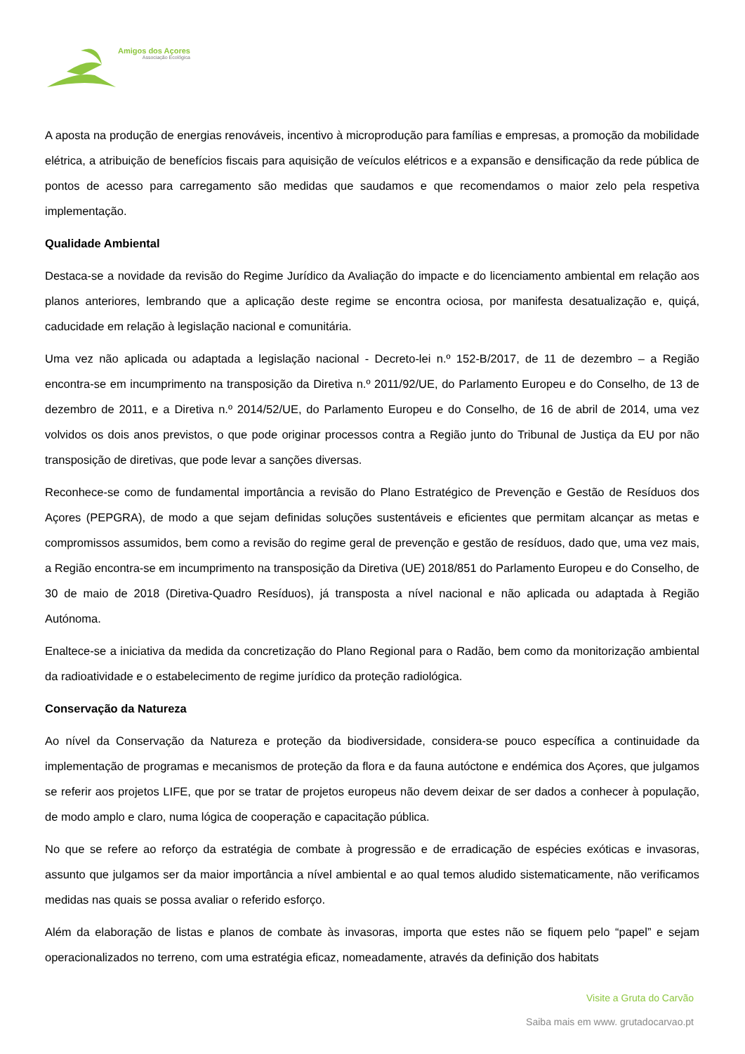Amigos dos Açores
Associação Ecológica
A aposta na produção de energias renováveis, incentivo à microprodução para famílias e empresas, a promoção da mobilidade elétrica, a atribuição de benefícios fiscais para aquisição de veículos elétricos e a expansão e densificação da rede pública de pontos de acesso para carregamento são medidas que saudamos e que recomendamos o maior zelo pela respetiva implementação.
Qualidade Ambiental
Destaca-se a novidade da revisão do Regime Jurídico da Avaliação do impacte e do licenciamento ambiental em relação aos planos anteriores, lembrando que a aplicação deste regime se encontra ociosa, por manifesta desatualização e, quiçá, caducidade em relação à legislação nacional e comunitária.
Uma vez não aplicada ou adaptada a legislação nacional - Decreto-lei n.º 152-B/2017, de 11 de dezembro – a Região encontra-se em incumprimento na transposição da Diretiva n.º 2011/92/UE, do Parlamento Europeu e do Conselho, de 13 de dezembro de 2011, e a Diretiva n.º 2014/52/UE, do Parlamento Europeu e do Conselho, de 16 de abril de 2014, uma vez volvidos os dois anos previstos, o que pode originar processos contra a Região junto do Tribunal de Justiça da EU por não transposição de diretivas, que pode levar a sanções diversas.
Reconhece-se como de fundamental importância a revisão do Plano Estratégico de Prevenção e Gestão de Resíduos dos Açores (PEPGRA), de modo a que sejam definidas soluções sustentáveis e eficientes que permitam alcançar as metas e compromissos assumidos, bem como a revisão do regime geral de prevenção e gestão de resíduos, dado que, uma vez mais, a Região encontra-se em incumprimento na transposição da Diretiva (UE) 2018/851 do Parlamento Europeu e do Conselho, de 30 de maio de 2018 (Diretiva-Quadro Resíduos), já transposta a nível nacional e não aplicada ou adaptada à Região Autónoma.
Enaltece-se a iniciativa da medida da concretização do Plano Regional para o Radão, bem como da monitorização ambiental da radioatividade e o estabelecimento de regime jurídico da proteção radiológica.
Conservação da Natureza
Ao nível da Conservação da Natureza e proteção da biodiversidade, considera-se pouco específica a continuidade da implementação de programas e mecanismos de proteção da flora e da fauna autóctone e endémica dos Açores, que julgamos se referir aos projetos LIFE, que por se tratar de projetos europeus não devem deixar de ser dados a conhecer à população, de modo amplo e claro, numa lógica de cooperação e capacitação pública.
No que se refere ao reforço da estratégia de combate à progressão e de erradicação de espécies exóticas e invasoras, assunto que julgamos ser da maior importância a nível ambiental e ao qual temos aludido sistematicamente, não verificamos medidas nas quais se possa avaliar o referido esforço.
Além da elaboração de listas e planos de combate às invasoras, importa que estes não se fiquem pelo “papel” e sejam operacionalizados no terreno, com uma estratégia eficaz, nomeadamente, através da definição dos habitats
Visite a Gruta do Carvão
Saiba mais em www. grutadocarvao.pt